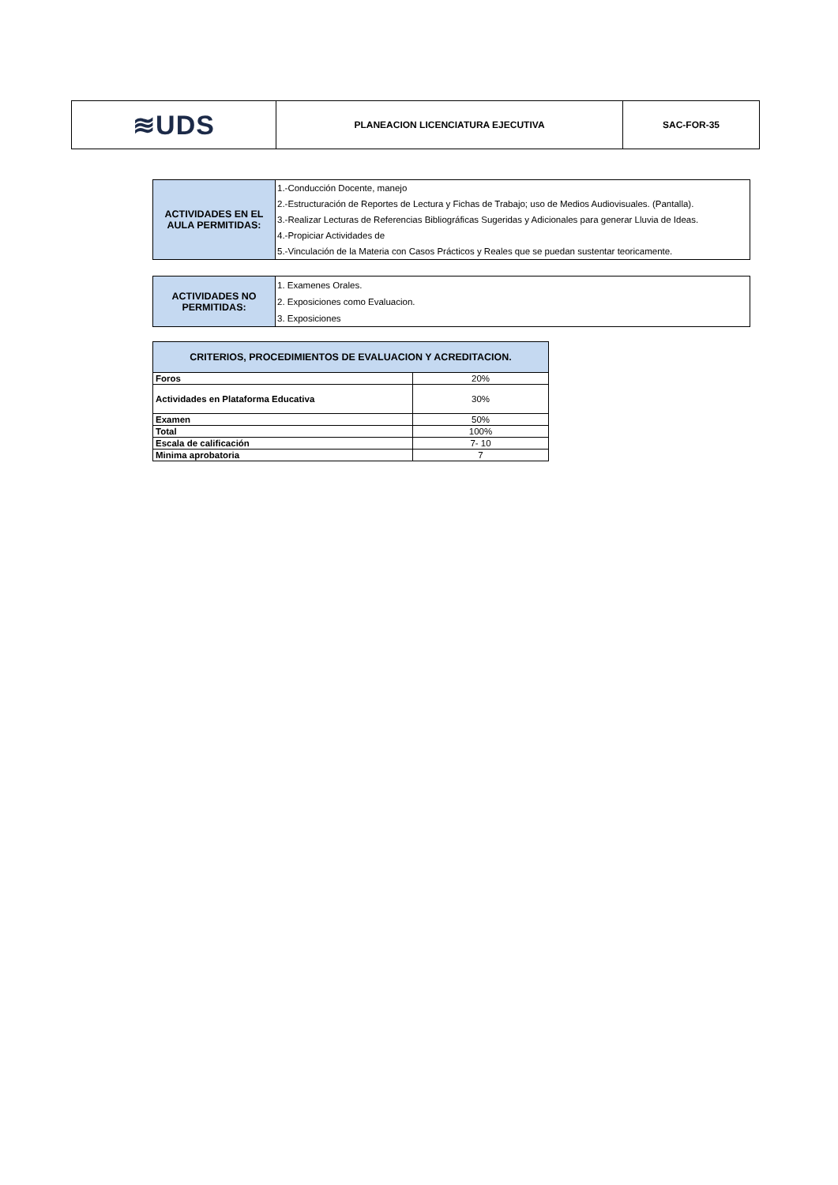| ≋UDS | PLANEACION LICENCIATURA EJECUTIVA | SAC-FOR-35 |
| ACTIVIDADES EN EL AULA PERMITIDAS: | 1.-Conducción Docente, manejo |
| | 2.-Estructuración de Reportes de Lectura y Fichas de Trabajo; uso de Medios Audiovisuales. (Pantalla). |
| | 3.-Realizar Lecturas de Referencias Bibliográficas Sugeridas y Adicionales para generar Lluvia de Ideas. |
| | 4.-Propiciar Actividades de |
| | 5.-Vinculación de la Materia con Casos Prácticos y Reales que se puedan sustentar teoricamente. |
| ACTIVIDADES NO PERMITIDAS: | 1. Examenes Orales. |
| | 2. Exposiciones como Evaluacion. |
| | 3. Exposiciones |
| CRITERIOS, PROCEDIMIENTOS DE EVALUACION Y ACREDITACION. | |
| --- | --- |
| Foros | 20% |
| Actividades en Plataforma Educativa | 30% |
| Examen | 50% |
| Total | 100% |
| Escala de calificación | 7- 10 |
| Minima aprobatoria | 7 |